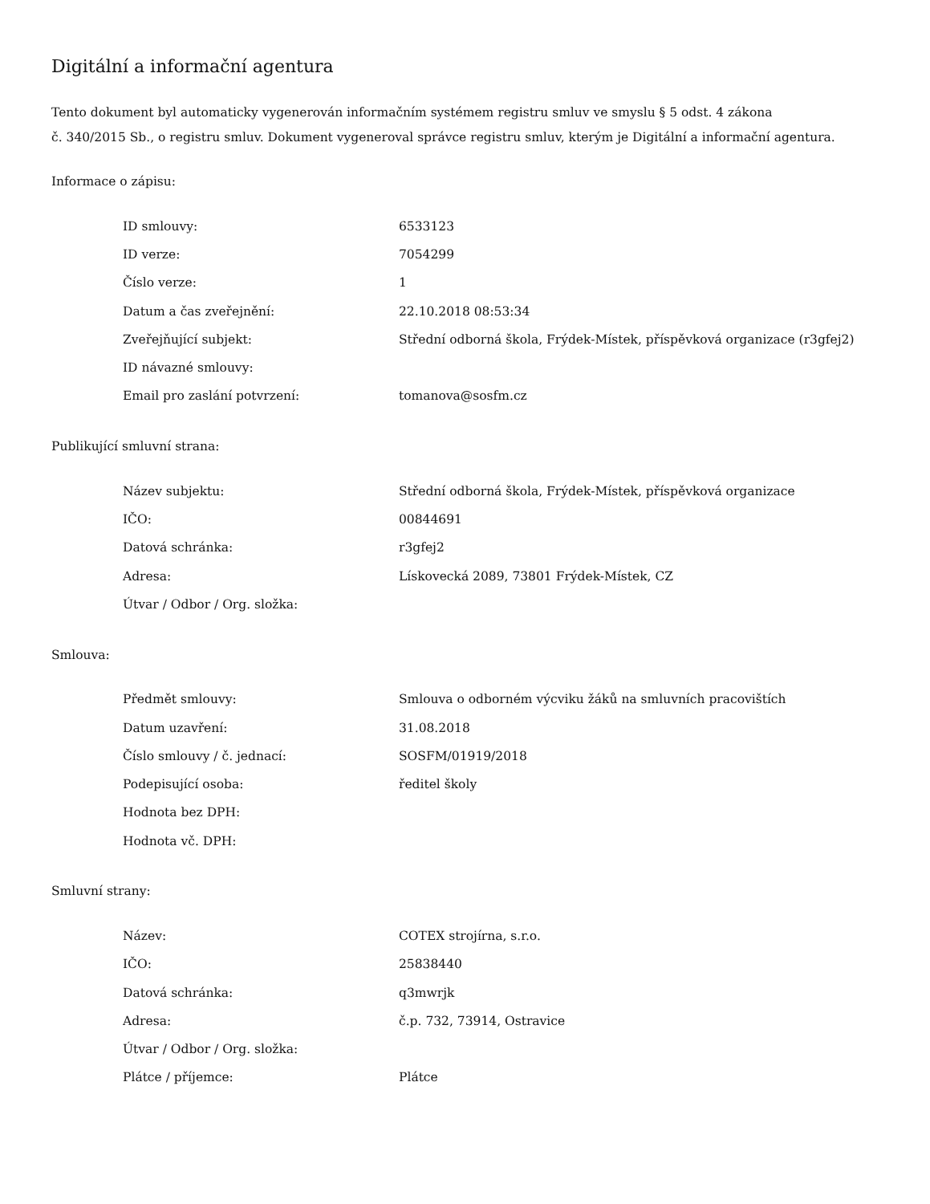Digitální a informační agentura
Tento dokument byl automaticky vygenerován informačním systémem registru smluv ve smyslu § 5 odst. 4 zákona
č. 340/2015 Sb., o registru smluv. Dokument vygeneroval správce registru smluv, kterým je Digitální a informační agentura.
Informace o zápisu:
| ID smlouvy: | 6533123 |
| ID verze: | 7054299 |
| Číslo verze: | 1 |
| Datum a čas zveřejnění: | 22.10.2018 08:53:34 |
| Zveřejňující subjekt: | Střední odborná škola, Frýdek-Místek, příspěvková organizace (r3gfej2) |
| ID návazné smlouvy: | |
| Email pro zaslání potvrzení: | tomanova@sosfm.cz |
Publikující smluvní strana:
| Název subjektu: | Střední odborná škola, Frýdek-Místek, příspěvková organizace |
| IČO: | 00844691 |
| Datová schránka: | r3gfej2 |
| Adresa: | Lískovecká 2089, 73801 Frýdek-Místek, CZ |
| Útvar / Odbor / Org. složka: | |
Smlouva:
| Předmět smlouvy: | Smlouva o odborném výcviku žáků na smluvních pracovištích |
| Datum uzavření: | 31.08.2018 |
| Číslo smlouvy / č. jednací: | SOSFM/01919/2018 |
| Podepisující osoba: | ředitel školy |
| Hodnota bez DPH: | |
| Hodnota vč. DPH: | |
Smluvní strany:
| Název: | COTEX strojírna, s.r.o. |
| IČO: | 25838440 |
| Datová schránka: | q3mwrjk |
| Adresa: | č.p. 732, 73914, Ostravice |
| Útvar / Odbor / Org. složka: | |
| Plátce / příjemce: | Plátce |